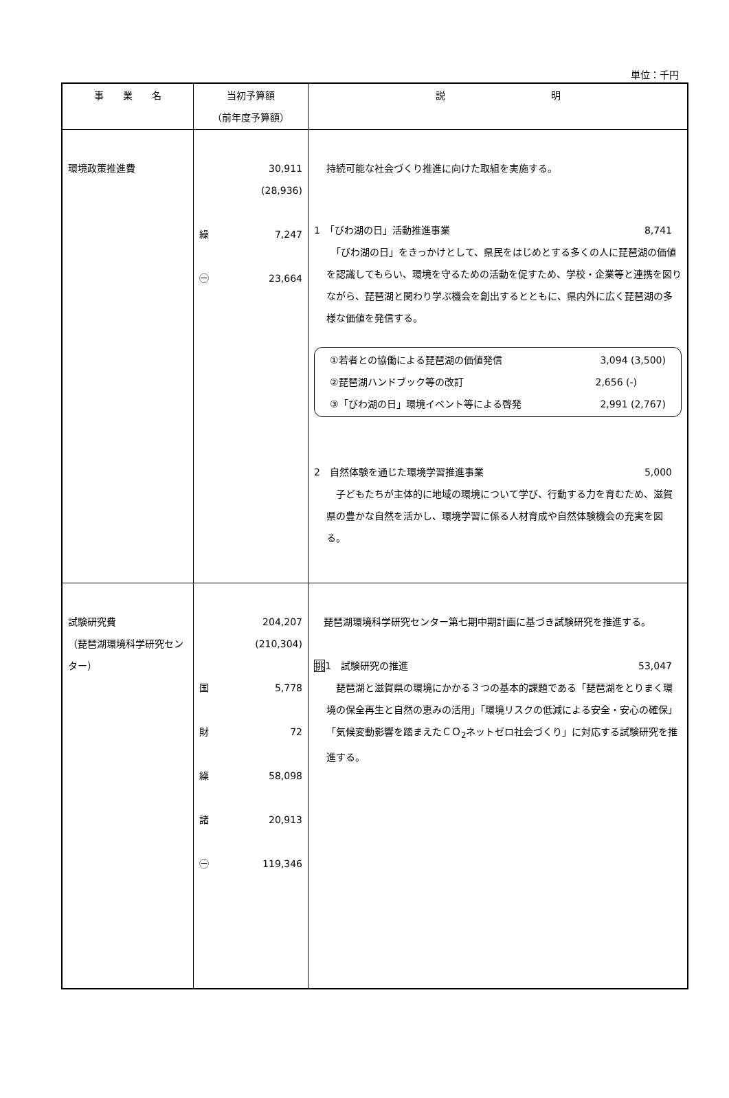単位：千円
| 事 業 名 | 当初予算額 （前年度予算額） | 説 明 |
| --- | --- | --- |
| 環境政策推進費 | 30,911 (28,936) 繰 7,247 ㊀ 23,664 | 持続可能な社会づくり推進に向けた取組を実施する。 1 「びわ湖の日」活動推進事業 8,741 「びわ湖の日」をきっかけとして、県民をはじめとする多くの人に琵琶湖の価値を認識してもらい、環境を守るための活動を促すため、学校・企業等と連携を図りながら、琵琶湖と関わり学ぶ機会を創出するとともに、県内外に広く琵琶湖の多様な価値を発信する。 ①若者との協働による琵琶湖の価値発信 3,094 (3,500) ②琵琶湖ハンドブック等の改訂 2,656 (-) ③「びわ湖の日」環境イベント等による啓発 2,991 (2,767) 2 自然体験を通じた環境学習推進事業 5,000 子どもたちが主体的に地域の環境について学び、行動する力を育むため、滋賀県の豊かな自然を活かし、環境学習に係る人材育成や自然体験機会の充実を図る。 |
| 試験研究費 （琵琶湖環境科学研究センター） | 204,207 (210,304) 国 5,778 財 72 繰 58,098 諸 20,913 ㊀ 119,346 | 琵琶湖環境科学研究センター第七期中期計画に基づき試験研究を推進する。 挑 1 試験研究の推進 53,047 琵琶湖と滋賀県の環境にかかる３つの基本的課題である「琵琶湖をとりまく環境の保全再生と自然の恵みの活用」「環境リスクの低減による安全・安心の確保」「気候変動影響を踏まえたＣＯ<sub>2</sub>ネットゼロ社会づくり」に対応する試験研究を推進する。 |